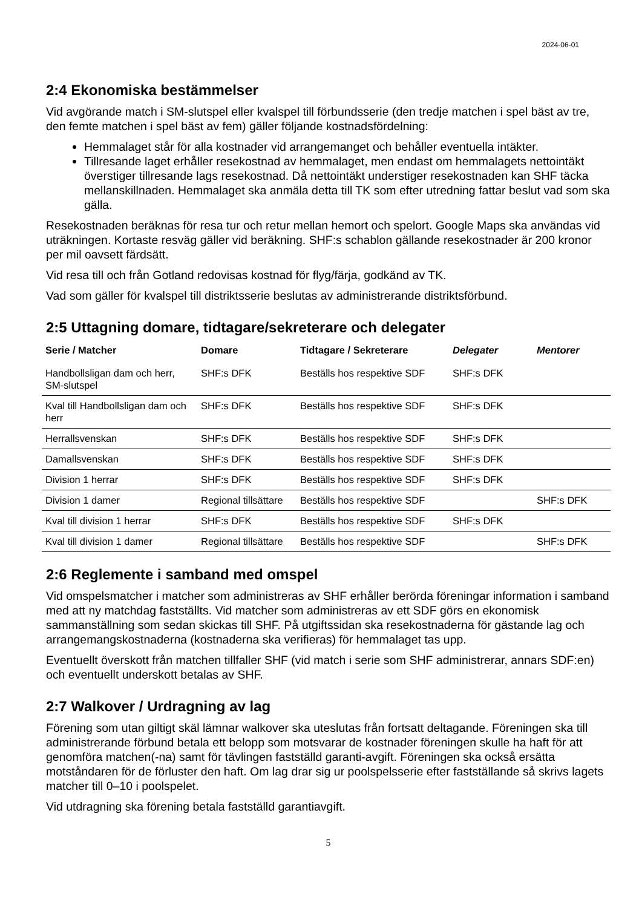2024-06-01
2:4 Ekonomiska bestämmelser
Vid avgörande match i SM-slutspel eller kvalspel till förbundsserie (den tredje matchen i spel bäst av tre, den femte matchen i spel bäst av fem) gäller följande kostnadsfördelning:
Hemmalaget står för alla kostnader vid arrangemanget och behåller eventuella intäkter.
Tillresande laget erhåller resekostnad av hemmalaget, men endast om hemmalagets nettointäkt överstiger tillresande lags resekostnad. Då nettointäkt understiger resekostnaden kan SHF täcka mellanskillnaden. Hemmalaget ska anmäla detta till TK som efter utredning fattar beslut vad som ska gälla.
Resekostnaden beräknas för resa tur och retur mellan hemort och spelort. Google Maps ska användas vid uträkningen. Kortaste resväg gäller vid beräkning. SHF:s schablon gällande resekostnader är 200 kronor per mil oavsett färdsätt.
Vid resa till och från Gotland redovisas kostnad för flyg/färja, godkänd av TK.
Vad som gäller för kvalspel till distriktsserie beslutas av administrerande distriktsförbund.
2:5 Uttagning domare, tidtagare/sekreterare och delegater
| Serie / Matcher | Domare | Tidtagare / Sekreterare | Delegater | Mentorer |
| --- | --- | --- | --- | --- |
| Handbollsligan dam och herr, SM-slutspel | SHF:s DFK | Beställs hos respektive SDF | SHF:s DFK | |
| Kval till Handbollsligan dam och herr | SHF:s DFK | Beställs hos respektive SDF | SHF:s DFK | |
| Herrallsvenskan | SHF:s DFK | Beställs hos respektive SDF | SHF:s DFK | |
| Damallsvenskan | SHF:s DFK | Beställs hos respektive SDF | SHF:s DFK | |
| Division 1 herrar | SHF:s DFK | Beställs hos respektive SDF | SHF:s DFK | |
| Division 1 damer | Regional tillsättare | Beställs hos respektive SDF | | SHF:s DFK |
| Kval till division 1 herrar | SHF:s DFK | Beställs hos respektive SDF | SHF:s DFK | |
| Kval till division 1 damer | Regional tillsättare | Beställs hos respektive SDF | | SHF:s DFK |
2:6 Reglemente i samband med omspel
Vid omspelsmatcher i matcher som administreras av SHF erhåller berörda föreningar information i samband med att ny matchdag fastställts. Vid matcher som administreras av ett SDF görs en ekonomisk sammanställning som sedan skickas till SHF. På utgiftssidan ska resekostnaderna för gästande lag och arrangemangskostnaderna (kostnaderna ska verifieras) för hemmalaget tas upp.
Eventuellt överskott från matchen tillfaller SHF (vid match i serie som SHF administrerar, annars SDF:en) och eventuellt underskott betalas av SHF.
2:7 Walkover / Urdragning av lag
Förening som utan giltigt skäl lämnar walkover ska uteslutas från fortsatt deltagande. Föreningen ska till administrerande förbund betala ett belopp som motsvarar de kostnader föreningen skulle ha haft för att genomföra matchen(-na) samt för tävlingen fastställd garanti-avgift. Föreningen ska också ersätta motståndaren för de förluster den haft. Om lag drar sig ur poolspelsserie efter fastställande så skrivs lagets matcher till 0–10 i poolspelet.
Vid utdragning ska förening betala fastställd garantiavgift.
5